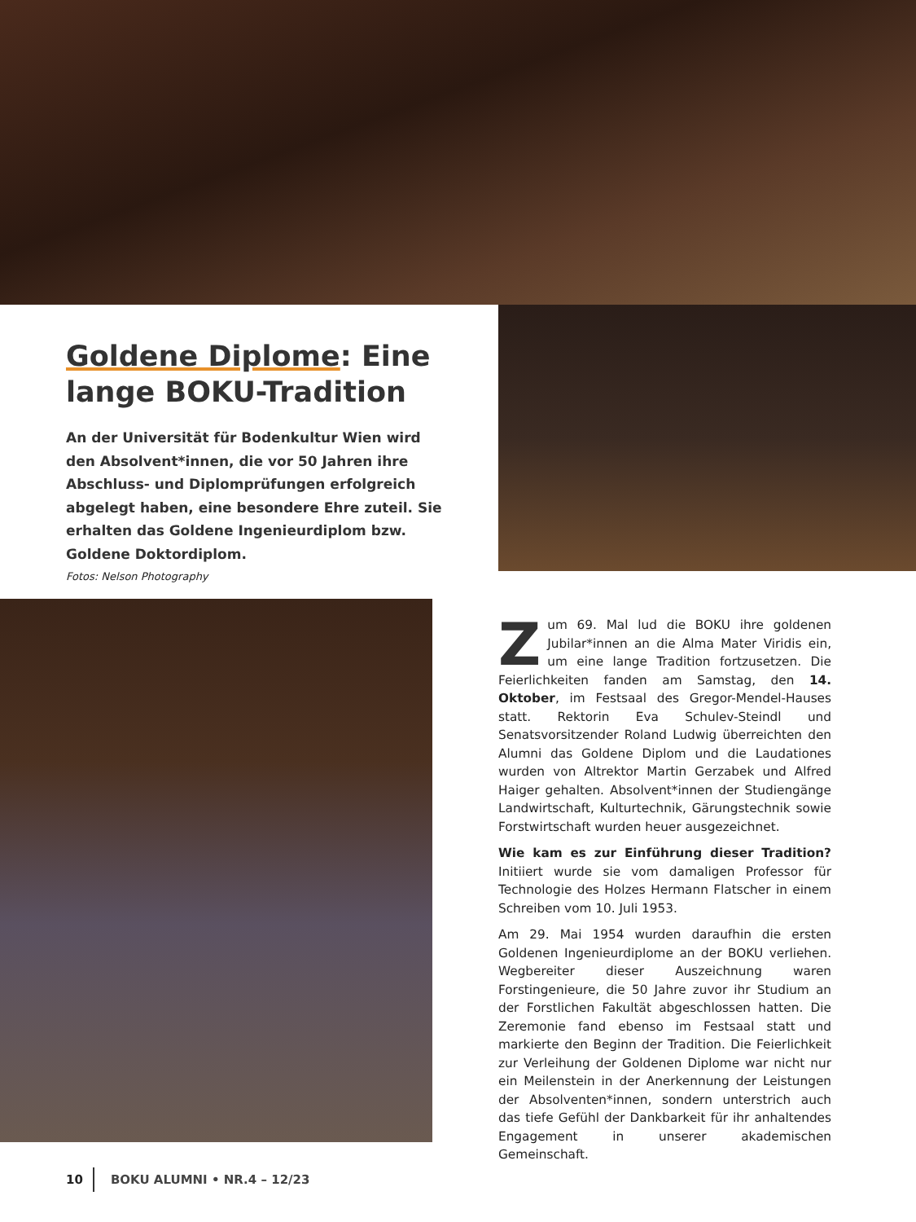Goldene Diplome: Eine lange BOKU-Tradition
An der Universität für Bodenkultur Wien wird den Absolvent*innen, die vor 50 Jahren ihre Abschluss- und Diplomprüfungen erfolgreich abgelegt haben, eine besondere Ehre zuteil. Sie erhalten das Goldene Ingenieurdiplom bzw. Goldene Doktordiplom.
Fotos: Nelson Photography
Zum 69. Mal lud die BOKU ihre goldenen Jubilar*innen an die Alma Mater Viridis ein, um eine lange Tradition fortzusetzen. Die Feierlichkeiten fanden am Samstag, den 14. Oktober, im Festsaal des Gregor-Mendel-Hauses statt. Rektorin Eva Schulev-Steindl und Senatsvorsitzender Roland Ludwig überreichten den Alumni das Goldene Diplom und die Laudationes wurden von Altrektor Martin Gerzabek und Alfred Haiger gehalten. Absolvent*innen der Studiengänge Landwirtschaft, Kulturtechnik, Gärungstechnik sowie Forstwirtschaft wurden heuer ausgezeichnet.
Wie kam es zur Einführung dieser Tradition? Initiiert wurde sie vom damaligen Professor für Technologie des Holzes Hermann Flatscher in einem Schreiben vom 10. Juli 1953.
Am 29. Mai 1954 wurden daraufhin die ersten Goldenen Ingenieurdiplome an der BOKU verliehen. Wegbereiter dieser Auszeichnung waren Forstingenieure, die 50 Jahre zuvor ihr Studium an der Forstlichen Fakultät abgeschlossen hatten. Die Zeremonie fand ebenso im Festsaal statt und markierte den Beginn der Tradition. Die Feierlichkeit zur Verleihung der Goldenen Diplome war nicht nur ein Meilenstein in der Anerkennung der Leistungen der Absolventen*innen, sondern unterstrich auch das tiefe Gefühl der Dankbarkeit für ihr anhaltendes Engagement in unserer akademischen Gemeinschaft.
10 BOKU ALUMNI • NR.4 – 12/23